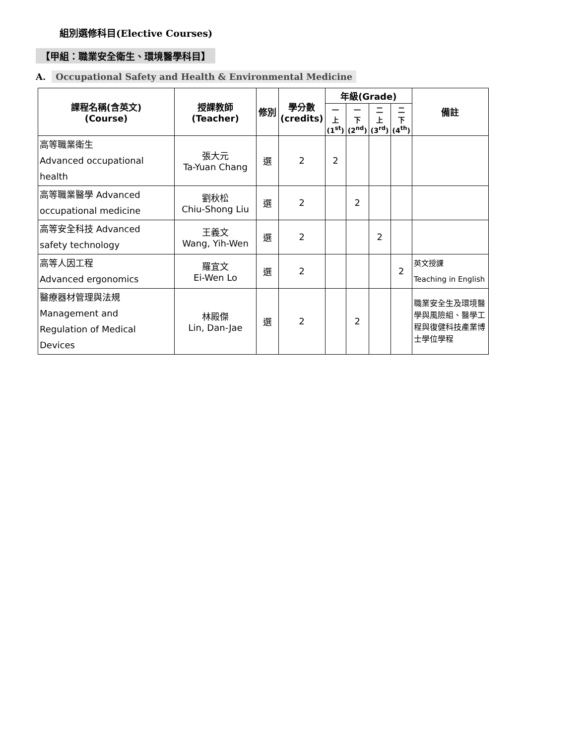組別選修科目(Elective Courses)
【甲組：職業安全衛生、環境醫學科目】
A. Occupational Safety and Health & Environmental Medicine
| 課程名稱(含英文) (Course) | 授課教師 (Teacher) | 修別 | 學分數 (credits) | 年級(Grade) | | | | 備註 |
| --- | --- | --- | --- | --- | --- | --- | --- | --- |
| | | | | 一 上 (1<sup>st</sup>) | 一 下 (2<sup>nd</sup>) | 二 上 (3<sup>rd</sup>) | 二 下 (4<sup>th</sup>) | |
| 高等職業衛生 Advanced occupational health | 張大元 Ta-Yuan Chang | 選 | 2 | 2 | | | | |
| 高等職業醫學 Advanced occupational medicine | 劉秋松 Chiu-Shong Liu | 選 | 2 | | 2 | | | |
| 高等安全科技 Advanced safety technology | 王義文 Wang, Yih-Wen | 選 | 2 | | | 2 | | |
| 高等人因工程 Advanced ergonomics | 羅宜文 Ei-Wen Lo | 選 | 2 | | | | 2 | 英文授課 Teaching in English |
| 醫療器材管理與法規 Management and Regulation of Medical Devices | 林殿傑 Lin, Dan-Jae | 選 | 2 | | 2 | | | 職業安全生及環境醫學與風險組、醫學工程與復健科技產業博士學位學程 |